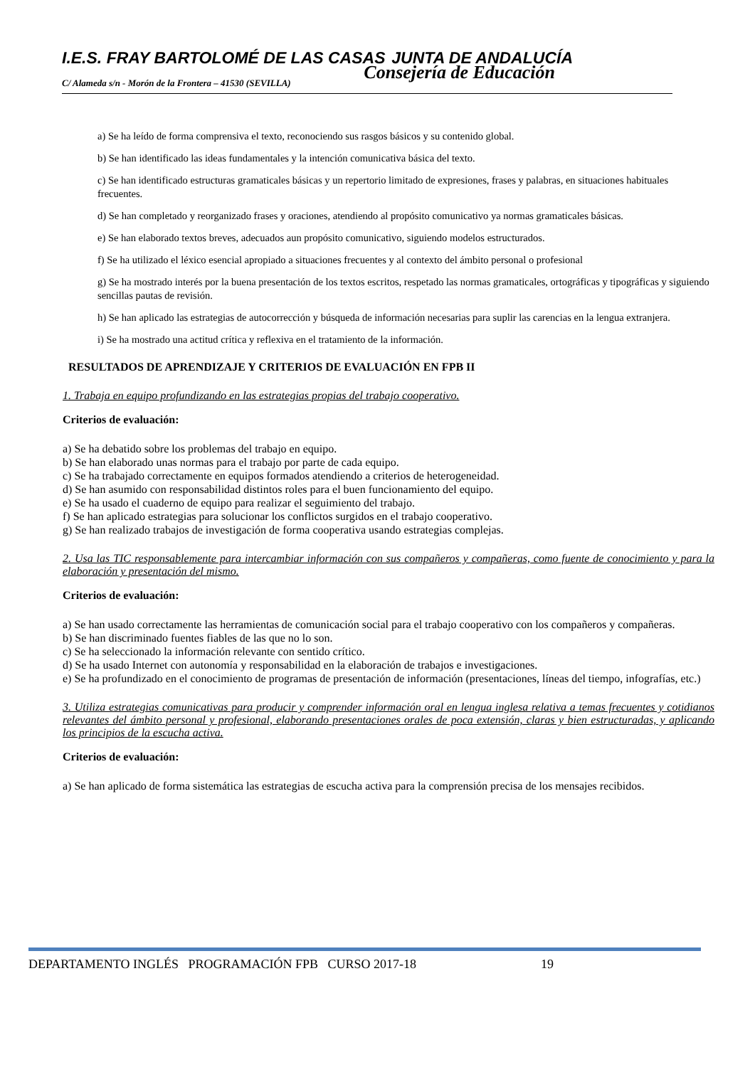I.E.S. FRAY BARTOLOMÉ DE LAS CASAS JUNTA DE ANDALUCÍA
C/ Alameda s/n - Morón de la Frontera – 41530 (SEVILLA) Consejería de Educación
a) Se ha leído de forma comprensiva el texto, reconociendo sus rasgos básicos y su contenido global.
b) Se han identificado las ideas fundamentales y la intención comunicativa básica del texto.
c) Se han identificado estructuras gramaticales básicas y un repertorio limitado de expresiones, frases y palabras, en situaciones habituales frecuentes.
d) Se han completado y reorganizado frases y oraciones, atendiendo al propósito comunicativo ya normas gramaticales básicas.
e) Se han elaborado textos breves, adecuados aun propósito comunicativo, siguiendo modelos estructurados.
f) Se ha utilizado el léxico esencial apropiado a situaciones frecuentes y al contexto del ámbito personal o profesional
g) Se ha mostrado interés por la buena presentación de los textos escritos, respetado las normas gramaticales, ortográficas y tipográficas y siguiendo sencillas pautas de revisión.
h) Se han aplicado las estrategias de autocorrección y búsqueda de información necesarias para suplir las carencias en la lengua extranjera.
i) Se ha mostrado una actitud crítica y reflexiva en el tratamiento de la información.
RESULTADOS DE APRENDIZAJE Y CRITERIOS DE EVALUACIÓN EN FPB II
1. Trabaja en equipo profundizando en las estrategias propias del trabajo cooperativo.
Criterios de evaluación:
a) Se ha debatido sobre los problemas del trabajo en equipo.
b) Se han elaborado unas normas para el trabajo por parte de cada equipo.
c) Se ha trabajado correctamente en equipos formados atendiendo a criterios de heterogeneidad.
d) Se han asumido con responsabilidad distintos roles para el buen funcionamiento del equipo.
e) Se ha usado el cuaderno de equipo para realizar el seguimiento del trabajo.
f) Se han aplicado estrategias para solucionar los conflictos surgidos en el trabajo cooperativo.
g) Se han realizado trabajos de investigación de forma cooperativa usando estrategias complejas.
2. Usa las TIC responsablemente para intercambiar información con sus compañeros y compañeras, como fuente de conocimiento y para la elaboración y presentación del mismo.
Criterios de evaluación:
a) Se han usado correctamente las herramientas de comunicación social para el trabajo cooperativo con los compañeros y compañeras.
b) Se han discriminado fuentes fiables de las que no lo son.
c) Se ha seleccionado la información relevante con sentido crítico.
d) Se ha usado Internet con autonomía y responsabilidad en la elaboración de trabajos e investigaciones.
e) Se ha profundizado en el conocimiento de programas de presentación de información (presentaciones, líneas del tiempo, infografías, etc.)
3. Utiliza estrategias comunicativas para producir y comprender información oral en lengua inglesa relativa a temas frecuentes y cotidianos relevantes del ámbito personal y profesional, elaborando presentaciones orales de poca extensión, claras y bien estructuradas, y aplicando los principios de la escucha activa.
Criterios de evaluación:
a) Se han aplicado de forma sistemática las estrategias de escucha activa para la comprensión precisa de los mensajes recibidos.
DEPARTAMENTO INGLÉS PROGRAMACIÓN FPB CURSO 2017-18 19